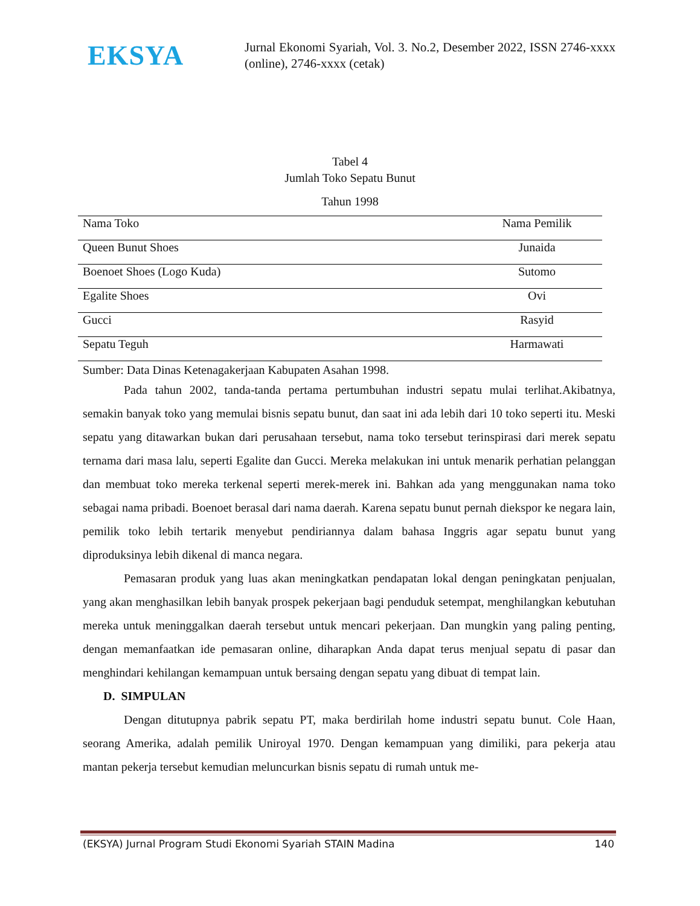EKSYA
Jurnal Ekonomi Syariah, Vol. 3. No.2, Desember 2022, ISSN 2746-xxxx (online), 2746-xxxx (cetak)
Tabel 4
Jumlah Toko Sepatu Bunut
Tahun 1998
| Nama Toko | Nama Pemilik |
| --- | --- |
| Queen Bunut Shoes | Junaida |
| Boenoet Shoes (Logo Kuda) | Sutomo |
| Egalite Shoes | Ovi |
| Gucci | Rasyid |
| Sepatu Teguh | Harmawati |
Sumber: Data Dinas Ketenagakerjaan Kabupaten Asahan 1998.
Pada tahun 2002, tanda-tanda pertama pertumbuhan industri sepatu mulai terlihat.Akibatnya, semakin banyak toko yang memulai bisnis sepatu bunut, dan saat ini ada lebih dari 10 toko seperti itu. Meski sepatu yang ditawarkan bukan dari perusahaan tersebut, nama toko tersebut terinspirasi dari merek sepatu ternama dari masa lalu, seperti Egalite dan Gucci. Mereka melakukan ini untuk menarik perhatian pelanggan dan membuat toko mereka terkenal seperti merek-merek ini. Bahkan ada yang menggunakan nama toko sebagai nama pribadi. Boenoet berasal dari nama daerah. Karena sepatu bunut pernah diekspor ke negara lain, pemilik toko lebih tertarik menyebut pendiriannya dalam bahasa Inggris agar sepatu bunut yang diproduksinya lebih dikenal di manca negara.
Pemasaran produk yang luas akan meningkatkan pendapatan lokal dengan peningkatan penjualan, yang akan menghasilkan lebih banyak prospek pekerjaan bagi penduduk setempat, menghilangkan kebutuhan mereka untuk meninggalkan daerah tersebut untuk mencari pekerjaan. Dan mungkin yang paling penting, dengan memanfaatkan ide pemasaran online, diharapkan Anda dapat terus menjual sepatu di pasar dan menghindari kehilangan kemampuan untuk bersaing dengan sepatu yang dibuat di tempat lain.
D. SIMPULAN
Dengan ditutupnya pabrik sepatu PT, maka berdirilah home industri sepatu bunut. Cole Haan, seorang Amerika, adalah pemilik Uniroyal 1970. Dengan kemampuan yang dimiliki, para pekerja atau mantan pekerja tersebut kemudian meluncurkan bisnis sepatu di rumah untuk me-
(EKSYA) Jurnal Program Studi Ekonomi Syariah STAIN Madina 140